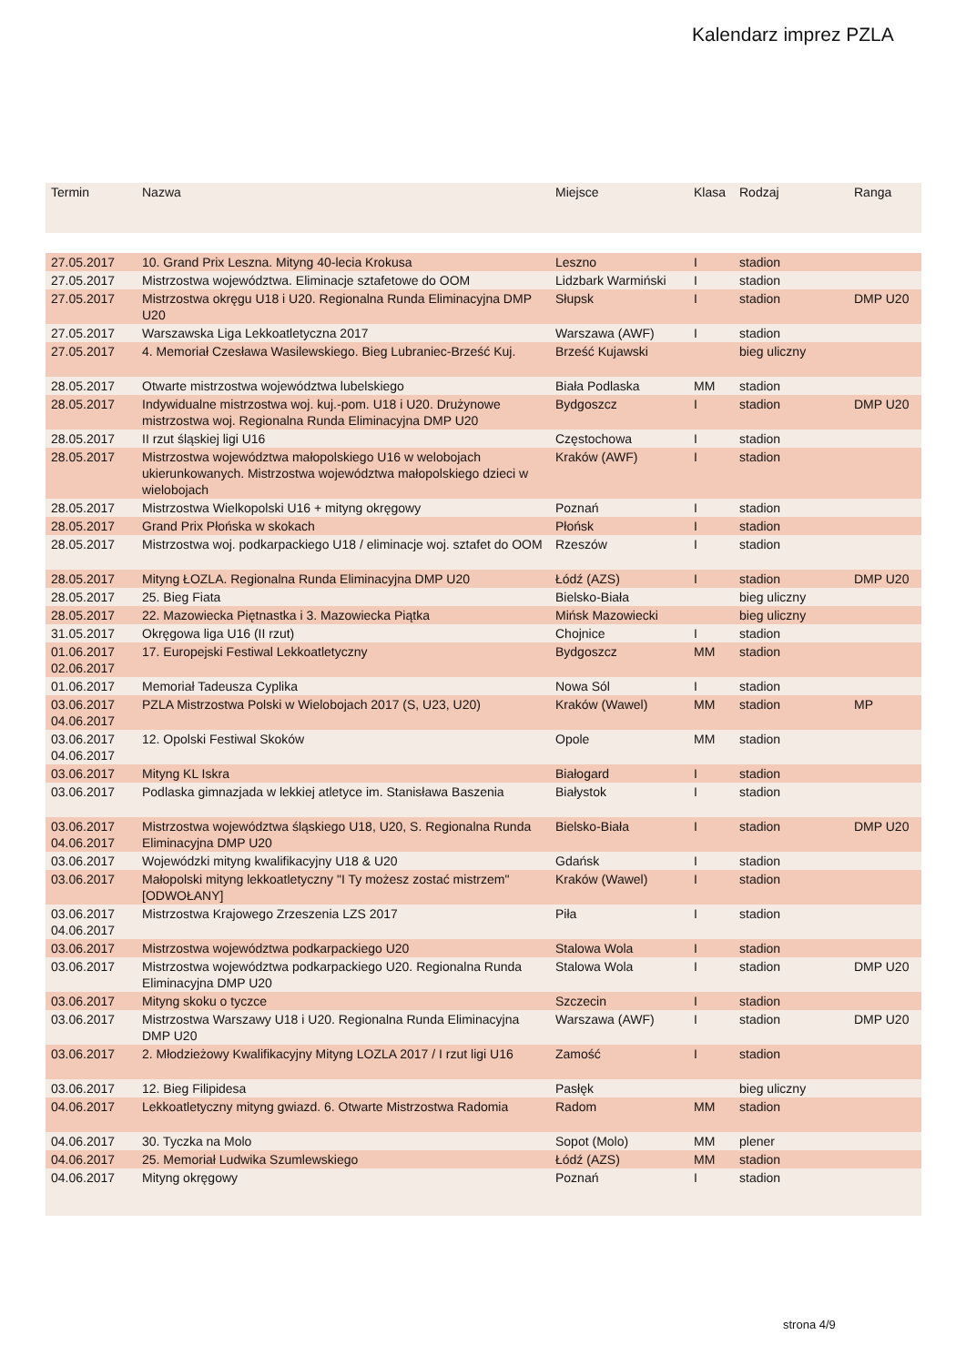Kalendarz imprez PZLA
| Termin | Nazwa | Miejsce | Klasa | Rodzaj | Ranga |
| --- | --- | --- | --- | --- | --- |
| 27.05.2017 | 10. Grand Prix Leszna. Mityng 40-lecia Krokusa | Leszno | I | stadion | |
| 27.05.2017 | Mistrzostwa województwa. Eliminacje sztafetowe do OOM | Lidzbark Warmiński | I | stadion | |
| 27.05.2017 | Mistrzostwa okręgu U18 i U20. Regionalna Runda Eliminacyjna DMP U20 | Słupsk | I | stadion | DMP U20 |
| 27.05.2017 | Warszawska Liga Lekkoatletyczna 2017 | Warszawa (AWF) | I | stadion | |
| 27.05.2017 | 4. Memoriał Czesława Wasilewskiego. Bieg Lubraniec-Brześć Kuj. | Brześć Kujawski | | bieg uliczny | |
| 28.05.2017 | Otwarte mistrzostwa województwa lubelskiego | Biała Podlaska | MM | stadion | |
| 28.05.2017 | Indywidualne mistrzostwa woj. kuj.-pom. U18 i U20. Drużynowe mistrzostwa woj. Regionalna Runda Eliminacyjna DMP U20 | Bydgoszcz | I | stadion | DMP U20 |
| 28.05.2017 | II rzut śląskiej ligi U16 | Częstochowa | I | stadion | |
| 28.05.2017 | Mistrzostwa województwa małopolskiego U16 w welobojach ukierunkowanych. Mistrzostwa województwa małopolskiego dzieci w wielobojach | Kraków (AWF) | I | stadion | |
| 28.05.2017 | Mistrzostwa Wielkopolski U16 + mityng okręgowy | Poznań | I | stadion | |
| 28.05.2017 | Grand Prix Płońska w skokach | Płońsk | I | stadion | |
| 28.05.2017 | Mistrzostwa woj. podkarpackiego U18 / eliminacje woj. sztafet do OOM | Rzeszów | I | stadion | |
| 28.05.2017 | Mityng ŁOZLA. Regionalna Runda Eliminacyjna DMP U20 | Łódź (AZS) | I | stadion | DMP U20 |
| 28.05.2017 | 25. Bieg Fiata | Bielsko-Biała | | bieg uliczny | |
| 28.05.2017 | 22. Mazowiecka Piętnastka i 3. Mazowiecka Piątka | Mińsk Mazowiecki | | bieg uliczny | |
| 31.05.2017 | Okręgowa liga U16 (II rzut) | Chojnice | I | stadion | |
| 01.06.2017 02.06.2017 | 17. Europejski Festiwal Lekkoatletyczny | Bydgoszcz | MM | stadion | |
| 01.06.2017 | Memoriał Tadeusza Cyplika | Nowa Sól | I | stadion | |
| 03.06.2017 04.06.2017 | PZLA Mistrzostwa Polski w Wielobojach 2017 (S, U23, U20) | Kraków (Wawel) | MM | stadion | MP |
| 03.06.2017 04.06.2017 | 12. Opolski Festiwal Skoków | Opole | MM | stadion | |
| 03.06.2017 | Mityng KL Iskra | Białogard | I | stadion | |
| 03.06.2017 | Podlaska gimnazjada w lekkiej atletyce im. Stanisława Baszenia | Białystok | I | stadion | |
| 03.06.2017 04.06.2017 | Mistrzostwa województwa śląskiego U18, U20, S. Regionalna Runda Eliminacyjna DMP U20 | Bielsko-Biała | I | stadion | DMP U20 |
| 03.06.2017 | Wojewódzki mityng kwalifikacyjny U18 & U20 | Gdańsk | I | stadion | |
| 03.06.2017 | Małopolski mityng lekkoatletyczny "I Ty możesz zostać mistrzem" [ODWOŁANY] | Kraków (Wawel) | I | stadion | |
| 03.06.2017 04.06.2017 | Mistrzostwa Krajowego Zrzeszenia LZS 2017 | Piła | I | stadion | |
| 03.06.2017 | Mistrzostwa województwa podkarpackiego U20 | Stalowa Wola | I | stadion | |
| 03.06.2017 | Mistrzostwa województwa podkarpackiego U20. Regionalna Runda Eliminacyjna DMP U20 | Stalowa Wola | I | stadion | DMP U20 |
| 03.06.2017 | Mityng skoku o tyczce | Szczecin | I | stadion | |
| 03.06.2017 | Mistrzostwa Warszawy U18 i U20. Regionalna Runda Eliminacyjna DMP U20 | Warszawa (AWF) | I | stadion | DMP U20 |
| 03.06.2017 | 2. Młodzieżowy Kwalifikacyjny Mityng LOZLA 2017 / I rzut ligi U16 | Zamość | I | stadion | |
| 03.06.2017 | 12. Bieg Filipidesa | Pasłęk | | bieg uliczny | |
| 04.06.2017 | Lekkoatletyczny mityng gwiazd. 6. Otwarte Mistrzostwa Radomia | Radom | MM | stadion | |
| 04.06.2017 | 30. Tyczka na Molo | Sopot (Molo) | MM | plener | |
| 04.06.2017 | 25. Memoriał Ludwika Szumlewskiego | Łódź (AZS) | MM | stadion | |
| 04.06.2017 | Mityng okręgowy | Poznań | I | stadion | |
strona 4/9